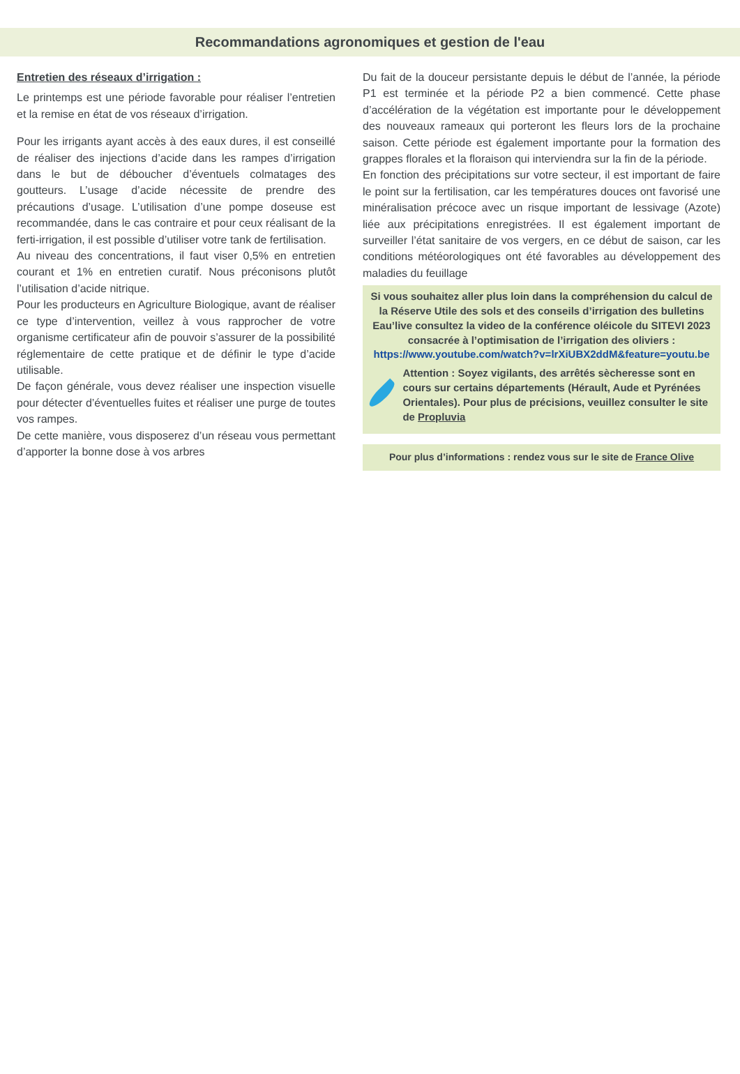Recommandations agronomiques et gestion de l'eau
Entretien des réseaux d’irrigation :
Le printemps est une période favorable pour réaliser l’entretien et la remise en état de vos réseaux d’irrigation.
Pour les irrigants ayant accès à des eaux dures, il est conseillé de réaliser des injections d’acide dans les rampes d’irrigation dans le but de déboucher d’éventuels colmatages des goutteurs. L’usage d’acide nécessite de prendre des précautions d’usage. L’utilisation d’une pompe doseuse est recommandée, dans le cas contraire et pour ceux réalisant de la ferti-irrigation, il est possible d’utiliser votre tank de fertilisation.
Au niveau des concentrations, il faut viser 0,5% en entretien courant et 1% en entretien curatif. Nous préconisons plutôt l’utilisation d’acide nitrique.
Pour les producteurs en Agriculture Biologique, avant de réaliser ce type d’intervention, veillez à vous rapprocher de votre organisme certificateur afin de pouvoir s’assurer de la possibilité réglementaire de cette pratique et de définir le type d’acide utilisable.
De façon générale, vous devez réaliser une inspection visuelle pour détecter d’éventuelles fuites et réaliser une purge de toutes vos rampes.
De cette manière, vous disposerez d’un réseau vous permettant d’apporter la bonne dose à vos arbres
Du fait de la douceur persistante depuis le début de l’année, la période P1 est terminée et la période P2 a bien commencé. Cette phase d’accélération de la végétation est importante pour le développement des nouveaux rameaux qui porteront les fleurs lors de la prochaine saison. Cette période est également importante pour la formation des grappes florales et la floraison qui interviendra sur la fin de la période.
En fonction des précipitations sur votre secteur, il est important de faire le point sur la fertilisation, car les températures douces ont favorisé une minéralisation précoce avec un risque important de lessivage (Azote) liée aux précipitations enregistrées. Il est également important de surveiller l’état sanitaire de vos vergers, en ce début de saison, car les conditions météorologiques ont été favorables au développement des maladies du feuillage
Si vous souhaitez aller plus loin dans la compréhension du calcul de la Réserve Utile des sols et des conseils d’irrigation des bulletins Eau’live consultez la video de la conférence oléicole du SITEVI 2023 consacrée à l’optimisation de l’irrigation des oliviers :
https://www.youtube.com/watch?v=lrXiUBX2ddM&feature=youtu.be
Attention : Soyez vigilants, des arrêtés sècheresse sont en cours sur certains départements (Hérault, Aude et Pyrénées Orientales). Pour plus de précisions, veuillez consulter le site de Propluvia
Pour plus d’informations : rendez vous sur le site de France Olive